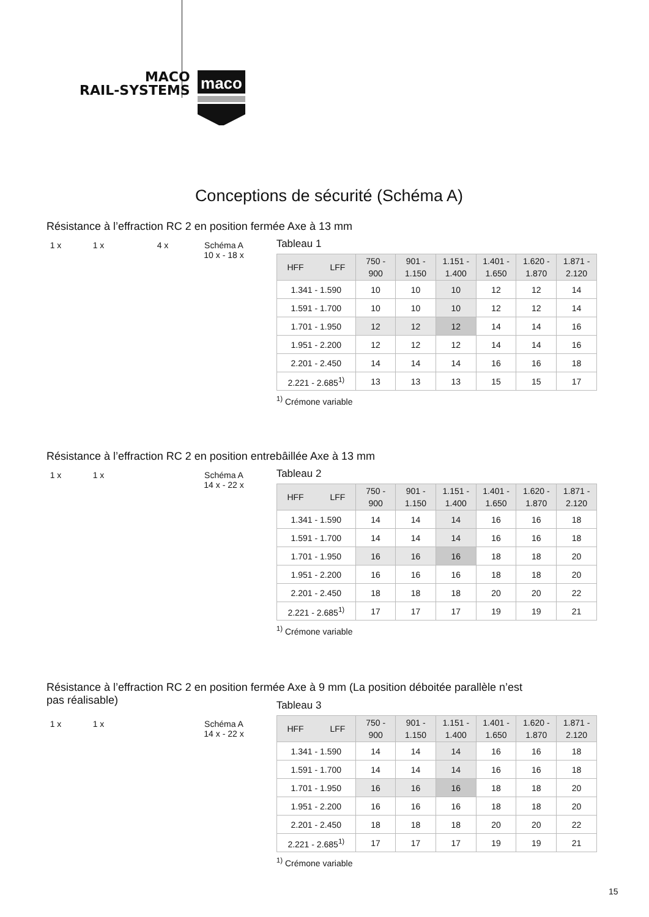MACO
RAIL-SYSTEMS
maco
Conceptions de sécurité (Schéma A)
Résistance à l’effraction RC 2 en position fermée Axe à 13 mm
1 x 1 x 4 x Schéma A
10 x - 18 x
Tableau 1
| HFF LFF | 750 - 900 | 901 - 1.150 | 1.151 - 1.400 | 1.401 - 1.650 | 1.620 - 1.870 | 1.871 - 2.120 |
| --- | --- | --- | --- | --- | --- | --- |
| 1.341 - 1.590 | 10 | 10 | 10 | 12 | 12 | 14 |
| 1.591 - 1.700 | 10 | 10 | 10 | 12 | 12 | 14 |
| 1.701 - 1.950 | 12 | 12 | 12 | 14 | 14 | 16 |
| 1.951 - 2.200 | 12 | 12 | 12 | 14 | 14 | 16 |
| 2.201 - 2.450 | 14 | 14 | 14 | 16 | 16 | 18 |
| 2.221 - 2.685<sup>1)</sup> | 13 | 13 | 13 | 15 | 15 | 17 |
<sup>1)</sup> Crémone variable
Résistance à l’effraction RC 2 en position entrebâillée Axe à 13 mm
1 x 1 x Schéma A
14 x - 22 x
Tableau 2
| HFF LFF | 750 - 900 | 901 - 1.150 | 1.151 - 1.400 | 1.401 - 1.650 | 1.620 - 1.870 | 1.871 - 2.120 |
| --- | --- | --- | --- | --- | --- | --- |
| 1.341 - 1.590 | 14 | 14 | 14 | 16 | 16 | 18 |
| 1.591 - 1.700 | 14 | 14 | 14 | 16 | 16 | 18 |
| 1.701 - 1.950 | 16 | 16 | 16 | 18 | 18 | 20 |
| 1.951 - 2.200 | 16 | 16 | 16 | 18 | 18 | 20 |
| 2.201 - 2.450 | 18 | 18 | 18 | 20 | 20 | 22 |
| 2.221 - 2.685<sup>1)</sup> | 17 | 17 | 17 | 19 | 19 | 21 |
<sup>1)</sup> Crémone variable
Résistance à l’effraction RC 2 en position fermée Axe à 9 mm (La position déboitée parallèle n’est
pas réalisable)
1 x 1 x Schéma A
14 x - 22 x
Tableau 3
| HFF LFF | 750 - 900 | 901 - 1.150 | 1.151 - 1.400 | 1.401 - 1.650 | 1.620 - 1.870 | 1.871 - 2.120 |
| --- | --- | --- | --- | --- | --- | --- |
| 1.341 - 1.590 | 14 | 14 | 14 | 16 | 16 | 18 |
| 1.591 - 1.700 | 14 | 14 | 14 | 16 | 16 | 18 |
| 1.701 - 1.950 | 16 | 16 | 16 | 18 | 18 | 20 |
| 1.951 - 2.200 | 16 | 16 | 16 | 18 | 18 | 20 |
| 2.201 - 2.450 | 18 | 18 | 18 | 20 | 20 | 22 |
| 2.221 - 2.685<sup>1)</sup> | 17 | 17 | 17 | 19 | 19 | 21 |
<sup>1)</sup> Crémone variable
15